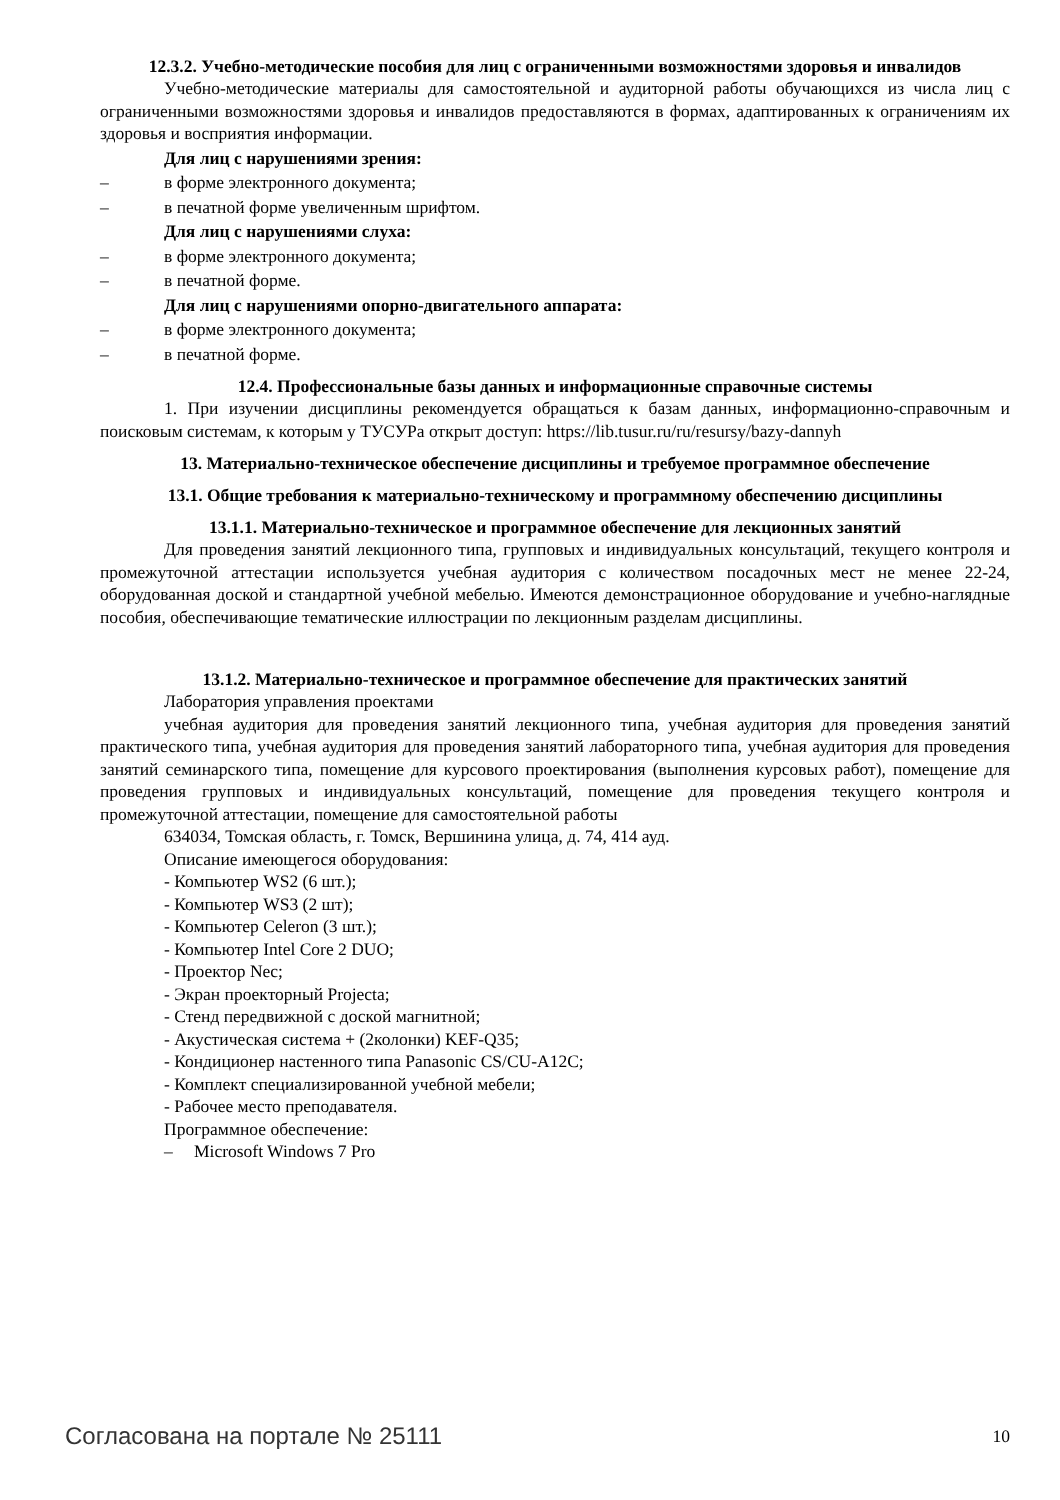12.3.2. Учебно-методические пособия для лиц с ограниченными возможностями здоровья и инвалидов
Учебно-методические материалы для самостоятельной и аудиторной работы обучающихся из числа лиц с ограниченными возможностями здоровья и инвалидов предоставляются в формах, адаптированных к ограничениям их здоровья и восприятия информации.
Для лиц с нарушениями зрения:
– в форме электронного документа;
– в печатной форме увеличенным шрифтом.
Для лиц с нарушениями слуха:
– в форме электронного документа;
– в печатной форме.
Для лиц с нарушениями опорно-двигательного аппарата:
– в форме электронного документа;
– в печатной форме.
12.4. Профессиональные базы данных и информационные справочные системы
1. При изучении дисциплины рекомендуется обращаться к базам данных, информационно-справочным и поисковым системам, к которым у ТУСУРа открыт доступ: https://lib.tusur.ru/ru/resursy/bazy-dannyh
13. Материально-техническое обеспечение дисциплины и требуемое программное обеспечение
13.1. Общие требования к материально-техническому и программному обеспечению дисциплины
13.1.1. Материально-техническое и программное обеспечение для лекционных занятий
Для проведения занятий лекционного типа, групповых и индивидуальных консультаций, текущего контроля и промежуточной аттестации используется учебная аудитория с количеством посадочных мест не менее 22-24, оборудованная доской и стандартной учебной мебелью. Имеются демонстрационное оборудование и учебно-наглядные пособия, обеспечивающие тематические иллюстрации по лекционным разделам дисциплины.
13.1.2. Материально-техническое и программное обеспечение для практических занятий
Лаборатория управления проектами
учебная аудитория для проведения занятий лекционного типа, учебная аудитория для проведения занятий практического типа, учебная аудитория для проведения занятий лабораторного типа, учебная аудитория для проведения занятий семинарского типа, помещение для курсового проектирования (выполнения курсовых работ), помещение для проведения групповых и индивидуальных консультаций, помещение для проведения текущего контроля и промежуточной аттестации, помещение для самостоятельной работы
634034, Томская область, г. Томск, Вершинина улица, д. 74, 414 ауд.
Описание имеющегося оборудования:
- Компьютер WS2 (6 шт.);
- Компьютер WS3 (2 шт);
- Компьютер Celeron (3 шт.);
- Компьютер Intel Core 2 DUO;
- Проектор Nec;
- Экран проекторный Projecta;
- Стенд передвижной с доской магнитной;
- Акустическая система + (2колонки) KEF-Q35;
- Кондиционер настенного типа Panasonic CS/CU-A12C;
- Комплект специализированной учебной мебели;
- Рабочее место преподавателя.
Программное обеспечение:
– Microsoft Windows 7 Pro
Согласована на портале № 25111 10